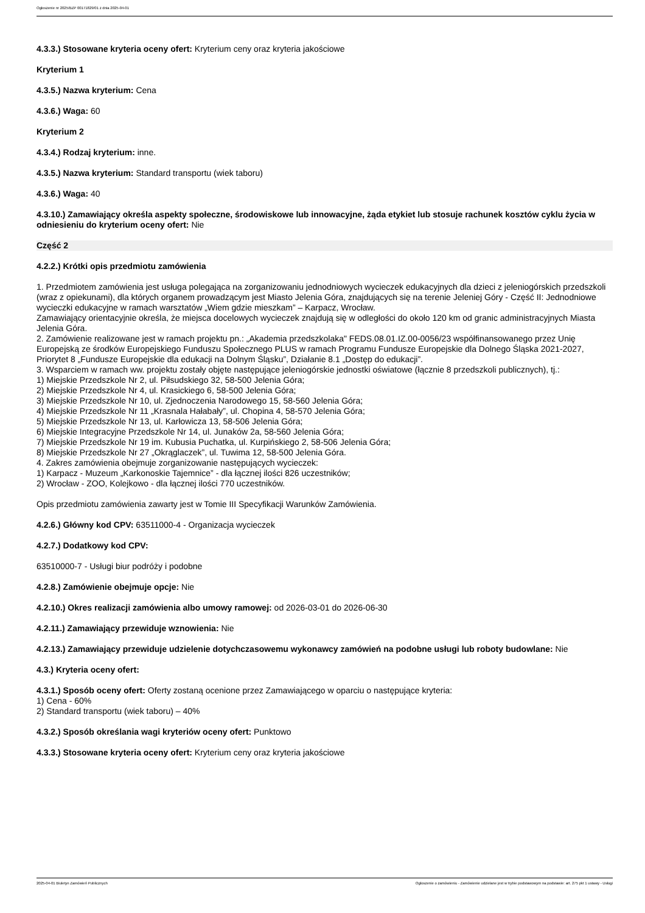Ogłoszenie nr 2025/BZP 00171829/01 z dnia 2025-04-01
4.3.3.) Stosowane kryteria oceny ofert: Kryterium ceny oraz kryteria jakościowe
Kryterium 1
4.3.5.) Nazwa kryterium: Cena
4.3.6.) Waga: 60
Kryterium 2
4.3.4.) Rodzaj kryterium: inne.
4.3.5.) Nazwa kryterium: Standard transportu (wiek taboru)
4.3.6.) Waga: 40
4.3.10.) Zamawiający określa aspekty społeczne, środowiskowe lub innowacyjne, żąda etykiet lub stosuje rachunek kosztów cyklu życia w odniesieniu do kryterium oceny ofert: Nie
Część 2
4.2.2.) Krótki opis przedmiotu zamówienia
1. Przedmiotem zamówienia jest usługa polegająca na zorganizowaniu jednodniowych wycieczek edukacyjnych dla dzieci z jeleniogórskich przedszkoli (wraz z opiekunami), dla których organem prowadzącym jest Miasto Jelenia Góra, znajdujących się na terenie Jeleniej Góry - Część II: Jednodniowe wycieczki edukacyjne w ramach warsztatów „Wiem gdzie mieszkam” – Karpacz, Wrocław.
Zamawiający orientacyjnie określa, że miejsca docelowych wycieczek znajdują się w odległości do około 120 km od granic administracyjnych Miasta Jelenia Góra.
2. Zamówienie realizowane jest w ramach projektu pn.: „Akademia przedszkolaka" FEDS.08.01.IZ.00-0056/23 współfinansowanego przez Unię Europejską ze środków Europejskiego Funduszu Społecznego PLUS w ramach Programu Fundusze Europejskie dla Dolnego Śląska 2021-2027, Priorytet 8 „Fundusze Europejskie dla edukacji na Dolnym Śląsku”, Działanie 8.1 „Dostęp do edukacji”.
3. Wsparciem w ramach ww. projektu zostały objęte następujące jeleniogórskie jednostki oświatowe (łącznie 8 przedszkoli publicznych), tj.:
1) Miejskie Przedszkole Nr 2, ul. Piłsudskiego 32, 58-500 Jelenia Góra;
2) Miejskie Przedszkole Nr 4, ul. Krasickiego 6, 58-500 Jelenia Góra;
3) Miejskie Przedszkole Nr 10, ul. Zjednoczenia Narodowego 15, 58-560 Jelenia Góra;
4) Miejskie Przedszkole Nr 11 „Krasnala Hałabały”, ul. Chopina 4, 58-570 Jelenia Góra;
5) Miejskie Przedszkole Nr 13, ul. Karłowicza 13, 58-506 Jelenia Góra;
6) Miejskie Integracyjne Przedszkole Nr 14, ul. Junaków 2a, 58-560 Jelenia Góra;
7) Miejskie Przedszkole Nr 19 im. Kubusia Puchatka, ul. Kurpińskiego 2, 58-506 Jelenia Góra;
8) Miejskie Przedszkole Nr 27 „Okrąglaczek”, ul. Tuwima 12, 58-500 Jelenia Góra.
4. Zakres zamówienia obejmuje zorganizowanie następujących wycieczek:
1) Karpacz - Muzeum „Karkonoskie Tajemnice” - dla łącznej ilości 826 uczestników;
2) Wrocław - ZOO, Kolejkowo - dla łącznej ilości 770 uczestników.
Opis przedmiotu zamówienia zawarty jest w Tomie III Specyfikacji Warunków Zamówienia.
4.2.6.) Główny kod CPV: 63511000-4 - Organizacja wycieczek
4.2.7.) Dodatkowy kod CPV:
63510000-7 - Usługi biur podróży i podobne
4.2.8.) Zamówienie obejmuje opcje: Nie
4.2.10.) Okres realizacji zamówienia albo umowy ramowej: od 2026-03-01 do 2026-06-30
4.2.11.) Zamawiający przewiduje wznowienia: Nie
4.2.13.) Zamawiający przewiduje udzielenie dotychczasowemu wykonawcy zamówień na podobne usługi lub roboty budowlane: Nie
4.3.) Kryteria oceny ofert:
4.3.1.) Sposób oceny ofert: Oferty zostaną ocenione przez Zamawiającego w oparciu o następujące kryteria:
1) Cena - 60%
2) Standard transportu (wiek taboru) – 40%
4.3.2.) Sposób określania wagi kryteriów oceny ofert: Punktowo
4.3.3.) Stosowane kryteria oceny ofert: Kryterium ceny oraz kryteria jakościowe
2025-04-01 Biuletyn Zamówień Publicznych Ogłoszenie o zamówieniu - Zamówienie udzielane jest w trybie podstawowym na podstawie: art. 275 pkt 1 ustawy - Usługi